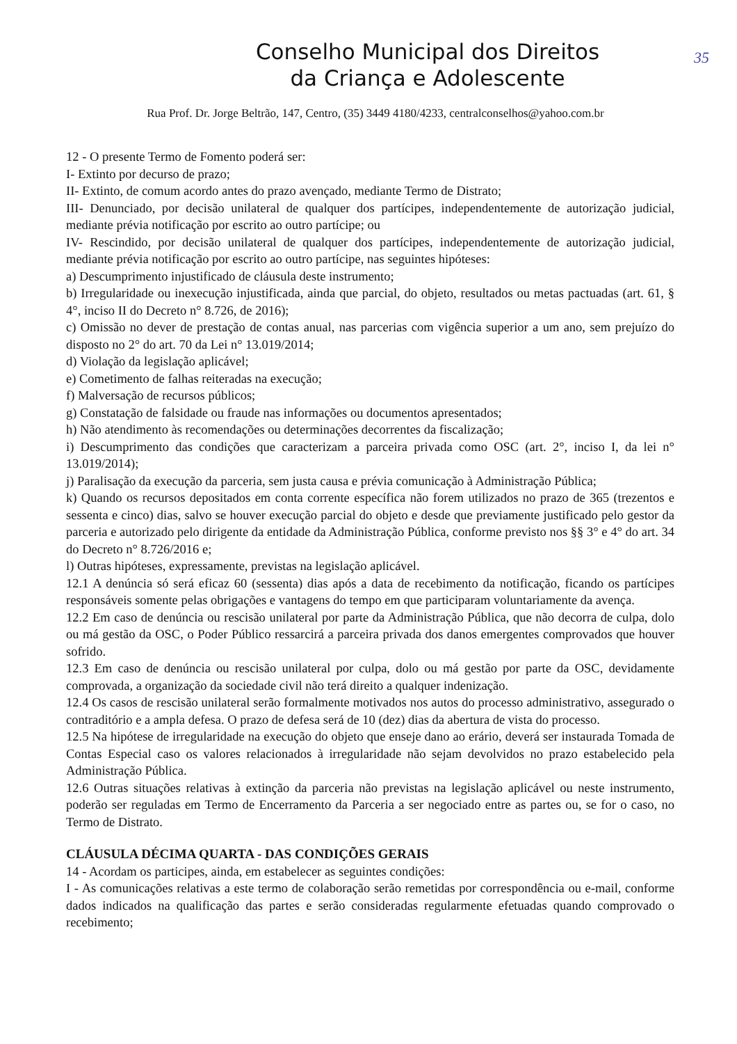35
Conselho Municipal dos Direitos
da Criança e Adolescente
Rua Prof. Dr. Jorge Beltrão, 147, Centro, (35) 3449 4180/4233, centralconselhos@yahoo.com.br
12 - O presente Termo de Fomento poderá ser:
I- Extinto por decurso de prazo;
II- Extinto, de comum acordo antes do prazo avençado, mediante Termo de Distrato;
III- Denunciado, por decisão unilateral de qualquer dos partícipes, independentemente de autorização judicial, mediante prévia notificação por escrito ao outro partícipe; ou
IV- Rescindido, por decisão unilateral de qualquer dos partícipes, independentemente de autorização judicial, mediante prévia notificação por escrito ao outro partícipe, nas seguintes hipóteses:
a) Descumprimento injustificado de cláusula deste instrumento;
b) Irregularidade ou inexecução injustificada, ainda que parcial, do objeto, resultados ou metas pactuadas (art. 61, § 4°, inciso II do Decreto n° 8.726, de 2016);
c) Omissão no dever de prestação de contas anual, nas parcerias com vigência superior a um ano, sem prejuízo do disposto no 2° do art. 70 da Lei n° 13.019/2014;
d) Violação da legislação aplicável;
e) Cometimento de falhas reiteradas na execução;
f) Malversação de recursos públicos;
g) Constatação de falsidade ou fraude nas informações ou documentos apresentados;
h) Não atendimento às recomendações ou determinações decorrentes da fiscalização;
i) Descumprimento das condições que caracterizam a parceira privada como OSC (art. 2°, inciso I, da lei n° 13.019/2014);
j) Paralisação da execução da parceria, sem justa causa e prévia comunicação à Administração Pública;
k) Quando os recursos depositados em conta corrente específica não forem utilizados no prazo de 365 (trezentos e sessenta e cinco) dias, salvo se houver execução parcial do objeto e desde que previamente justificado pelo gestor da parceria e autorizado pelo dirigente da entidade da Administração Pública, conforme previsto nos §§ 3° e 4° do art. 34 do Decreto n° 8.726/2016 e;
l) Outras hipóteses, expressamente, previstas na legislação aplicável.
12.1 A denúncia só será eficaz 60 (sessenta) dias após a data de recebimento da notificação, ficando os partícipes responsáveis somente pelas obrigações e vantagens do tempo em que participaram voluntariamente da avença.
12.2 Em caso de denúncia ou rescisão unilateral por parte da Administração Pública, que não decorra de culpa, dolo ou má gestão da OSC, o Poder Público ressarcirá a parceira privada dos danos emergentes comprovados que houver sofrido.
12.3 Em caso de denúncia ou rescisão unilateral por culpa, dolo ou má gestão por parte da OSC, devidamente comprovada, a organização da sociedade civil não terá direito a qualquer indenização.
12.4 Os casos de rescisão unilateral serão formalmente motivados nos autos do processo administrativo, assegurado o contraditório e a ampla defesa. O prazo de defesa será de 10 (dez) dias da abertura de vista do processo.
12.5 Na hipótese de irregularidade na execução do objeto que enseje dano ao erário, deverá ser instaurada Tomada de Contas Especial caso os valores relacionados à irregularidade não sejam devolvidos no prazo estabelecido pela Administração Pública.
12.6 Outras situações relativas à extinção da parceria não previstas na legislação aplicável ou neste instrumento, poderão ser reguladas em Termo de Encerramento da Parceria a ser negociado entre as partes ou, se for o caso, no Termo de Distrato.
CLÁUSULA DÉCIMA QUARTA - DAS CONDIÇÕES GERAIS
14 - Acordam os participes, ainda, em estabelecer as seguintes condições:
I - As comunicações relativas a este termo de colaboração serão remetidas por correspondência ou e-mail, conforme dados indicados na qualificação das partes e serão consideradas regularmente efetuadas quando comprovado o recebimento;